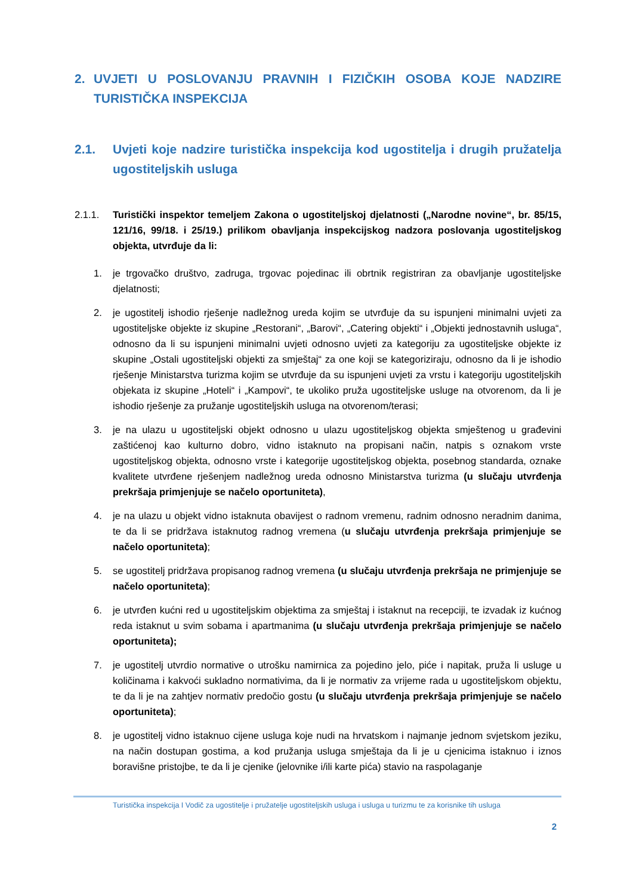2. UVJETI U POSLOVANJU PRAVNIH I FIZIČKIH OSOBA KOJE NADZIRE TURISTIČKA INSPEKCIJA
2.1. Uvjeti koje nadzire turistička inspekcija kod ugostitelja i drugih pružatelja ugostiteljskih usluga
2.1.1. Turistički inspektor temeljem Zakona o ugostiteljskoj djelatnosti („Narodne novine“, br. 85/15, 121/16, 99/18. i 25/19.) prilikom obavljanja inspekcijskog nadzora poslovanja ugostiteljskog objekta, utvrđuje da li:
1. je trgovačko društvo, zadruga, trgovac pojedinac ili obrtnik registriran za obavljanje ugostiteljske djelatnosti;
2. je ugostitelj ishodio rješenje nadležnog ureda kojim se utvrđuje da su ispunjeni minimalni uvjeti za ugostiteljske objekte iz skupine „Restorani“, „Barovi“, „Catering objekti“ i „Objekti jednostavnih usluga“, odnosno da li su ispunjeni minimalni uvjeti odnosno uvjeti za kategoriju za ugostiteljske objekte iz skupine „Ostali ugostiteljski objekti za smještaj“ za one koji se kategoriziraju, odnosno da li je ishodio rješenje Ministarstva turizma kojim se utvrđuje da su ispunjeni uvjeti za vrstu i kategoriju ugostiteljskih objekata iz skupine „Hoteli“ i „Kampovi“, te ukoliko pruža ugostiteljske usluge na otvorenom, da li je ishodio rješenje za pružanje ugostiteljskih usluga na otvorenom/terasi;
3. je na ulazu u ugostiteljski objekt odnosno u ulazu ugostiteljskog objekta smještenog u građevini zaštićenoj kao kulturno dobro, vidno istaknuto na propisani način, natpis s oznakom vrste ugostiteljskog objekta, odnosno vrste i kategorije ugostiteljskog objekta, posebnog standarda, oznake kvalitete utvrđene rješenjem nadležnog ureda odnosno Ministarstva turizma (u slučaju utvrđenja prekršaja primjenjuje se načelo oportuniteta),
4. je na ulazu u objekt vidno istaknuta obavijest o radnom vremenu, radnim odnosno neradnim danima, te da li se pridržava istaknutog radnog vremena (u slučaju utvrđenja prekršaja primjenjuje se načelo oportuniteta);
5. se ugostitelj pridržava propisanog radnog vremena (u slučaju utvrđenja prekršaja ne primjenjuje se načelo oportuniteta);
6. je utvrđen kućni red u ugostiteljskim objektima za smještaj i istaknut na recepciji, te izvadak iz kućnog reda istaknut u svim sobama i apartmanima (u slučaju utvrđenja prekršaja primjenjuje se načelo oportuniteta);
7. je ugostitelj utvrdio normative o utrošku namirnica za pojedino jelo, piće i napitak, pruža li usluge u količinama i kakvoći sukladno normativima, da li je normativ za vrijeme rada u ugostiteljskom objektu, te da li je na zahtjev normativ predočio gostu (u slučaju utvrđenja prekršaja primjenjuje se načelo oportuniteta);
8. je ugostitelj vidno istaknuo cijene usluga koje nudi na hrvatskom i najmanje jednom svjetskom jeziku, na način dostupan gostima, a kod pružanja usluga smještaja da li je u cjenicima istaknuo i iznos boravišne pristojbe, te da li je cjenike (jelovnike i/ili karte pića) stavio na raspolaganje
Turistička inspekcija I Vodič za ugostitelje i pružatelje ugostiteljskih usluga i usluga u turizmu te za korisnike tih usluga
2